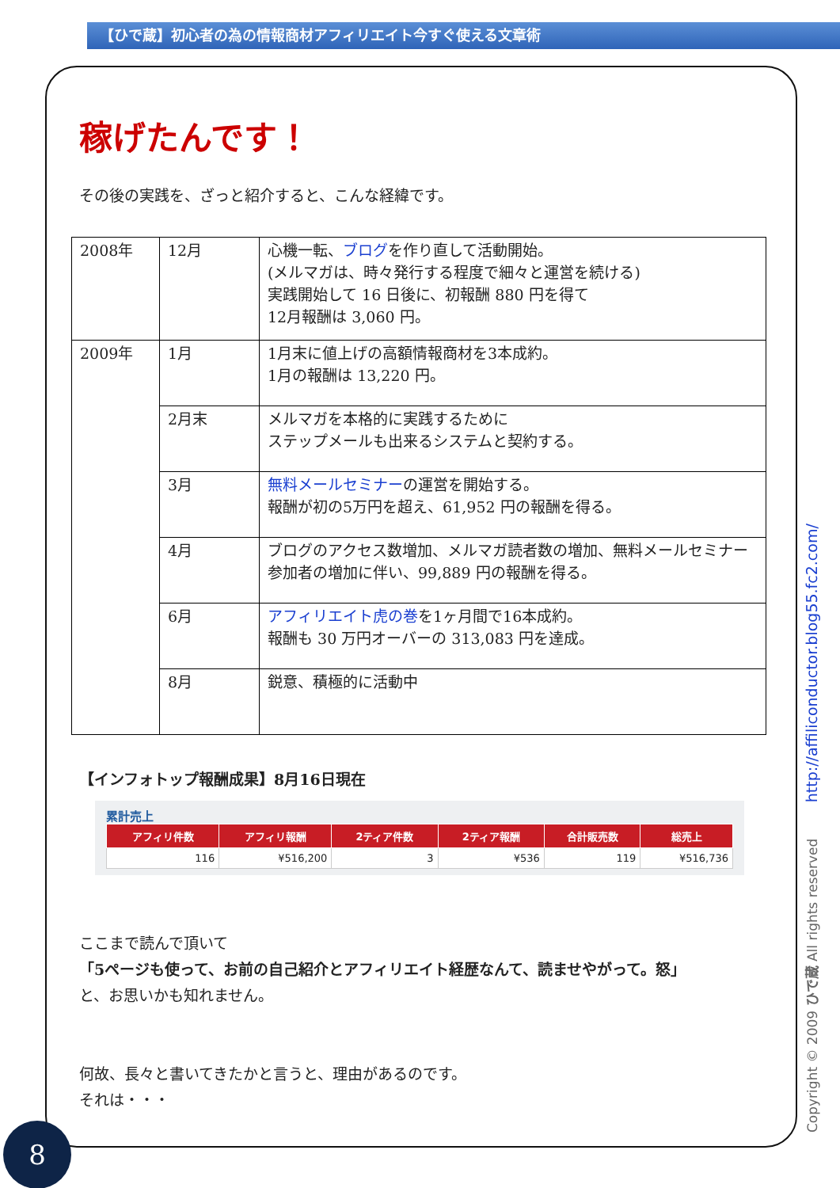【ひで蔵】初心者の為の情報商材アフィリエイト今すぐ使える文章術
稼げたんです！
その後の実践を、ざっと紹介すると、こんな経緯です。
| 2008年 | 12月 | 心機一転、 ブログ を作り直して活動開始。 (メルマガは、時々発行する程度で細々と運営を続ける) 実践開始して 16 日後に、初報酬 880 円を得て 12月報酬は 3,060 円。 |
| 2009年 | 1月 | 1月末に値上げの高額情報商材を3本成約。 1月の報酬は 13,220 円。 |
| | 2月末 | メルマガを本格的に実践するために ステップメールも出来るシステムと契約する。 |
| | 3月 | 無料メールセミナー の運営を開始する。 報酬が初の5万円を超え、61,952 円の報酬を得る。 |
| | 4月 | ブログのアクセス数増加、メルマガ読者数の増加、無料メールセミナー参加者の増加に伴い、99,889 円の報酬を得る。 |
| | 6月 | アフィリエイト虎の巻 を1ヶ月間で16本成約。 報酬も 30 万円オーバーの 313,083 円を達成。 |
| | 8月 | 鋭意、積極的に活動中 |
【インフォトップ報酬成果】8月16日現在
累計売上
| アフィリ件数 | アフィリ報酬 | 2ティア件数 | 2ティア報酬 | 合計販売数 | 総売上 |
| --- | --- | --- | --- | --- | --- |
| 116 | ¥516,200 | 3 | ¥536 | 119 | ¥516,736 |
ここまで読んで頂いて
「5ページも使って、お前の自己紹介とアフィリエイト経歴なんて、読ませやがって。怒」
と、お思いかも知れません。
何故、長々と書いてきたかと言うと、理由があるのです。
それは・・・
Copyright © 2009 ひで蔵 All rights reserved http://affiliconductor.blog55.fc2.com/
8